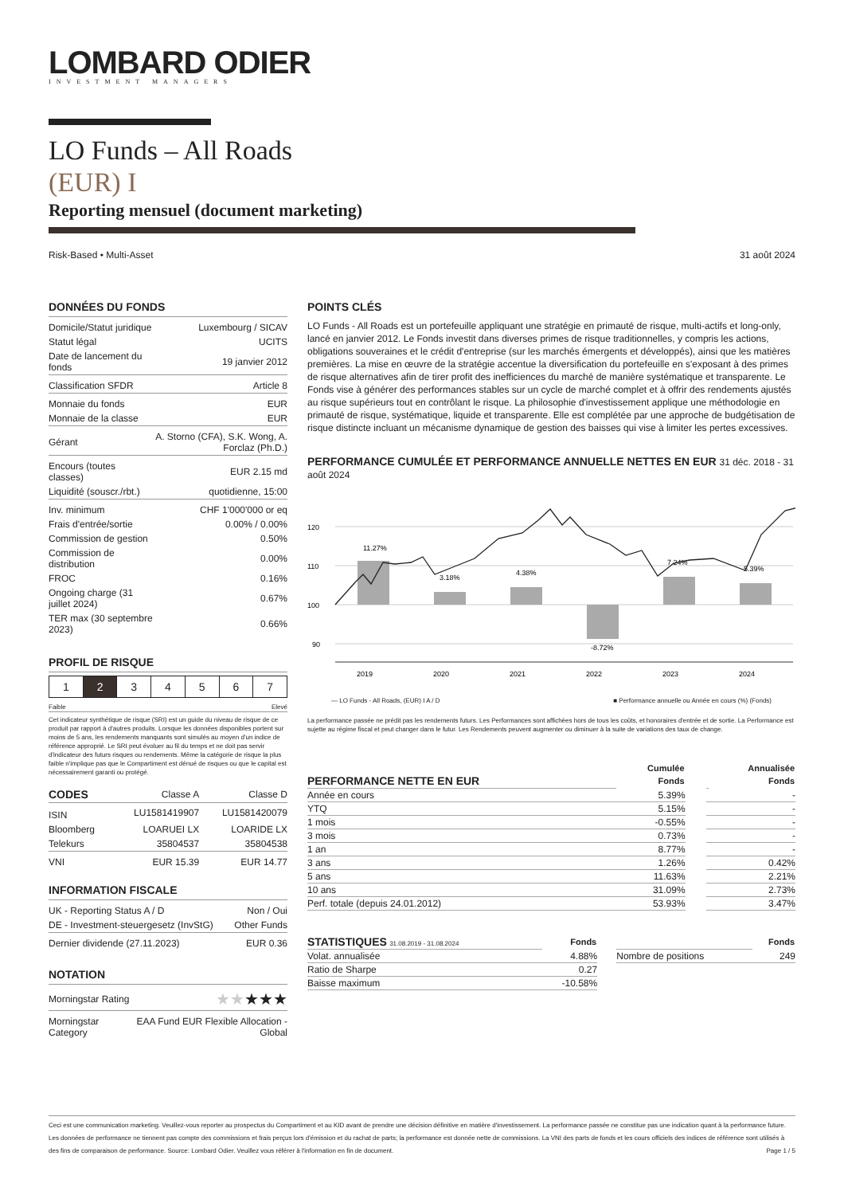LOMBARD ODIER
INVESTMENT MANAGERS
LO Funds – All Roads
(EUR) I
Reporting mensuel (document marketing)
Risk-Based • Multi-Asset 31 août 2024
DONNÉES DU FONDS
| Domicile/Statut juridique | Luxembourg / SICAV |
| Statut légal | UCITS |
| Date de lancement du fonds | 19 janvier 2012 |
| Classification SFDR | Article 8 |
| Monnaie du fonds | EUR |
| Monnaie de la classe | EUR |
| Gérant | A. Storno (CFA), S.K. Wong, A. Forclaz (Ph.D.) |
| Encours (toutes classes) | EUR 2.15 md |
| Liquidité (souscr./rbt.) | quotidienne, 15:00 |
| Inv. minimum | CHF 1'000'000 or eq |
| Frais d'entrée/sortie | 0.00% / 0.00% |
| Commission de gestion | 0.50% |
| Commission de distribution | 0.00% |
| FROC | 0.16% |
| Ongoing charge (31 juillet 2024) | 0.67% |
| TER max (30 septembre 2023) | 0.66% |
PROFIL DE RISQUE
| 1 | 2 | 3 | 4 | 5 | 6 | 7 |
Faible Elevé
Cet indicateur synthétique de risque (SRI) est un guide du niveau de risque de ce produit par rapport à d'autres produits. Lorsque les données disponibles portent sur moins de 5 ans, les rendements manquants sont simulés au moyen d'un indice de référence approprié. Le SRI peut évoluer au fil du temps et ne doit pas servir d'indicateur des futurs risques ou rendements. Même la catégorie de risque la plus faible n'implique pas que le Compartiment est dénué de risques ou que le capital est nécessairement garanti ou protégé.
| CODES | Classe A | Classe D |
| ISIN | LU1581419907 | LU1581420079 |
| Bloomberg | LOARUEI LX | LOARIDE LX |
| Telekurs | 35804537 | 35804538 |
| VNI | EUR 15.39 | EUR 14.77 |
INFORMATION FISCALE
| UK - Reporting Status A / D | Non / Oui |
| DE - Investment-steuergesetz (InvStG) | Other Funds |
| Dernier dividende (27.11.2023) | EUR 0.36 |
NOTATION
| Morningstar Rating | ★★ ★★★ |
| Morningstar Category | EAA Fund EUR Flexible Allocation - Global |
POINTS CLÉS
LO Funds - All Roads est un portefeuille appliquant une stratégie en primauté de risque, multi-actifs et long-only, lancé en janvier 2012. Le Fonds investit dans diverses primes de risque traditionnelles, y compris les actions, obligations souveraines et le crédit d'entreprise (sur les marchés émergents et développés), ainsi que les matières premières. La mise en œuvre de la stratégie accentue la diversification du portefeuille en s'exposant à des primes de risque alternatives afin de tirer profit des inefficiences du marché de manière systématique et transparente. Le Fonds vise à générer des performances stables sur un cycle de marché complet et à offrir des rendements ajustés au risque supérieurs tout en contrôlant le risque. La philosophie d'investissement applique une méthodologie en primauté de risque, systématique, liquide et transparente. Elle est complétée par une approche de budgétisation de risque distincte incluant un mécanisme dynamique de gestion des baisses qui vise à limiter les pertes excessives.
PERFORMANCE CUMULÉE ET PERFORMANCE ANNUELLE NETTES EN EUR 31 déc. 2018 - 31 août 2024
120
110
100
90
11.27%
3.18%
4.38%
-8.72%
7.24%
5.39%
2019
2020
2021
2022
2023
2024
— LO Funds - All Roads, (EUR) I A / D ■ Performance annuelle ou Année en cours (%) (Fonds)
La performance passée ne prédit pas les rendements futurs. Les Performances sont affichées hors de tous les coûts, et honoraires d'entrée et de sortie. La Performance est sujette au régime fiscal et peut changer dans le futur. Les Rendements peuvent augmenter ou diminuer à la suite de variations des taux de change.
| | Cumulée | | | Annualisée |
| --- | --- | --- | --- | --- |
| PERFORMANCE NETTE EN EUR | Fonds | | | Fonds |
| Année en cours | 5.39% | | | - |
| YTQ | 5.15% | | | - |
| 1 mois | -0.55% | | | - |
| 3 mois | 0.73% | | | - |
| 1 an | 8.77% | | | - |
| 3 ans | 1.26% | | | 0.42% |
| 5 ans | 11.63% | | | 2.21% |
| 10 ans | 31.09% | | | 2.73% |
| Perf. totale (depuis 24.01.2012) | 53.93% | | | 3.47% |
| STATISTIQUES 31.08.2019 - 31.08.2024 | Fonds | | | Fonds |
| Volat. annualisée | 4.88% | | Nombre de positions | 249 |
| Ratio de Sharpe | 0.27 | | | |
| Baisse maximum | -10.58% | | | |
Ceci est une communication marketing. Veuillez-vous reporter au prospectus du Compartiment et au KID avant de prendre une décision définitive en matière d'investissement. La performance passée ne constitue pas une indication quant à la performance future. Les données de performance ne tiennent pas compte des commissions et frais perçus lors d'émission et du rachat de parts; la performance est donnée nette de commissions. La VNI des parts de fonds et les cours officiels des indices de référence sont utilisés à des fins de comparaison de performance. Source: Lombard Odier. Veuillez vous référer à l'information en fin de document. Page 1 / 5